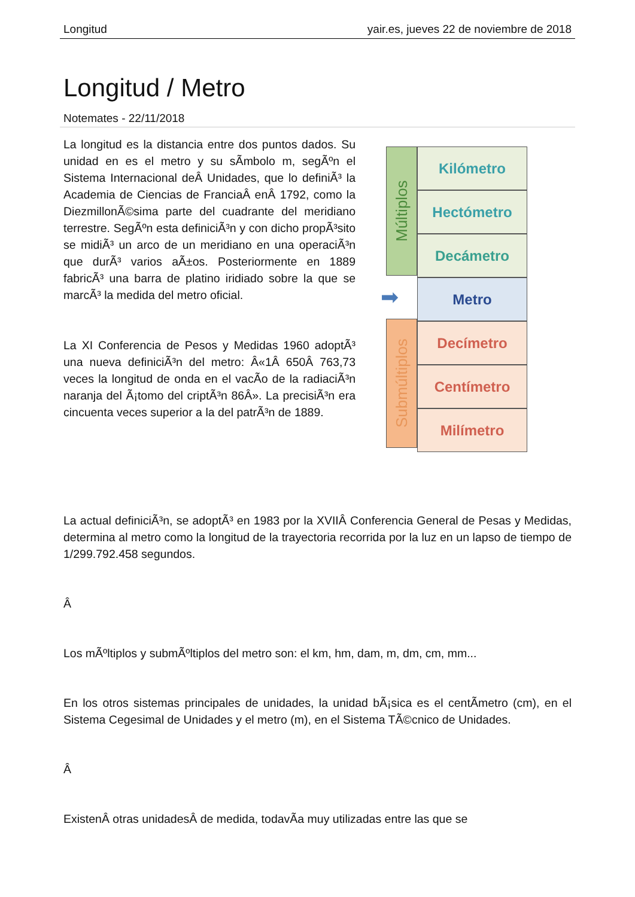Longitud yair.es, jueves 22 de noviembre de 2018
Longitud / Metro
Notemates - 22/11/2018
La longitud es la distancia entre dos puntos dados. Su unidad en es el metro y su sÃ­mbolo m, segÃºn el Sistema Internacional deÂ Unidades, que lo definiÃ³ la Academia de Ciencias de FranciaÂ enÂ 1792, como la DiezmillonÃ©sima parte del cuadrante del meridiano terrestre. SegÃºn esta definiciÃ³n y con dicho propÃ³sito se midiÃ³ un arco de un meridiano en una operaciÃ³n que durÃ³ varios aÃ±os. Posteriormente en 1889 fabricÃ³ una barra de platino iridiado sobre la que se marcÃ³ la medida del metro oficial.
La XI Conferencia de Pesos y Medidas 1960 adoptÃ³ una nueva definiciÃ³n del metro: Â«1Â 650Â 763,73 veces la longitud de onda en el vacÃ­o de la radiaciÃ³n naranja del Ã¡tomo del criptÃ³n 86Â». La precisiÃ³n era cincuenta veces superior a la del patrÃ³n de 1889.
Múltiplos
➡
Submúltiplos
Kilómetro
Hectómetro
Decámetro
Metro
Decímetro
Centímetro
Milímetro
La actual definiciÃ³n, se adoptÃ³ en 1983 por la XVIIÂ Conferencia General de Pesas y Medidas, determina al metro como la longitud de la trayectoria recorrida por la luz en un lapso de tiempo de 1/299.792.458 segundos.
Â
Los mÃºltiplos y submÃºltiplos del metro son: el km, hm, dam, m, dm, cm, mm...
En los otros sistemas principales de unidades, la unidad bÃ¡sica es el centÃ­metro (cm), en el Sistema Cegesimal de Unidades y el metro (m), en el Sistema TÃ©cnico de Unidades.
Â
ExistenÂ otras unidadesÂ de medida, todavÃ­a muy utilizadas entre las que se